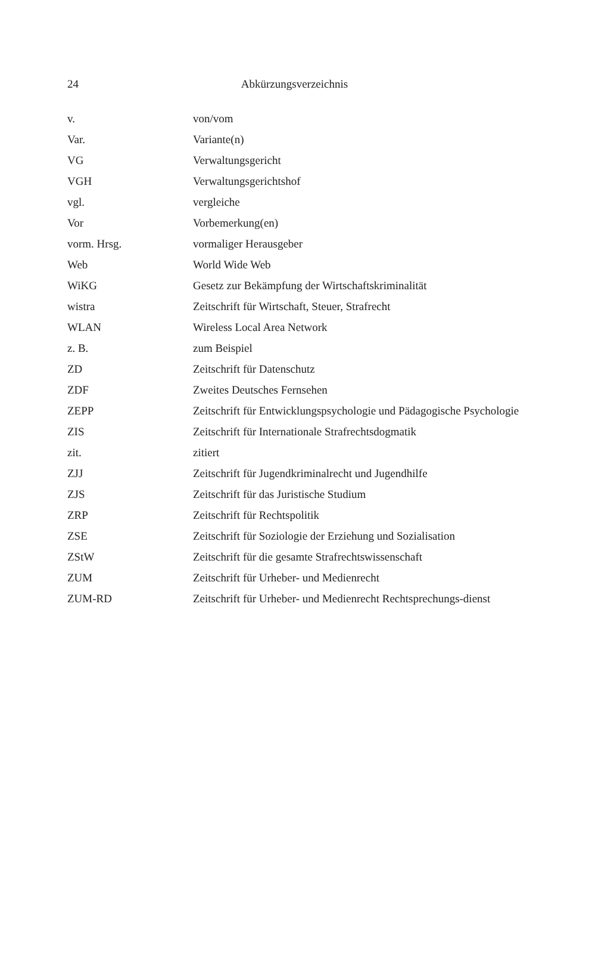24
Abkürzungsverzeichnis
| v. | von/vom |
| Var. | Variante(n) |
| VG | Verwaltungsgericht |
| VGH | Verwaltungsgerichtshof |
| vgl. | vergleiche |
| Vor | Vorbemerkung(en) |
| vorm. Hrsg. | vormaliger Herausgeber |
| Web | World Wide Web |
| WiKG | Gesetz zur Bekämpfung der Wirtschaftskriminalität |
| wistra | Zeitschrift für Wirtschaft, Steuer, Strafrecht |
| WLAN | Wireless Local Area Network |
| z. B. | zum Beispiel |
| ZD | Zeitschrift für Datenschutz |
| ZDF | Zweites Deutsches Fernsehen |
| ZEPP | Zeitschrift für Entwicklungspsychologie und Pädagogische Psychologie |
| ZIS | Zeitschrift für Internationale Strafrechtsdogmatik |
| zit. | zitiert |
| ZJJ | Zeitschrift für Jugendkriminalrecht und Jugendhilfe |
| ZJS | Zeitschrift für das Juristische Studium |
| ZRP | Zeitschrift für Rechtspolitik |
| ZSE | Zeitschrift für Soziologie der Erziehung und Sozialisation |
| ZStW | Zeitschrift für die gesamte Strafrechtswissenschaft |
| ZUM | Zeitschrift für Urheber- und Medienrecht |
| ZUM-RD | Zeitschrift für Urheber- und Medienrecht Rechtsprechungs-dienst |